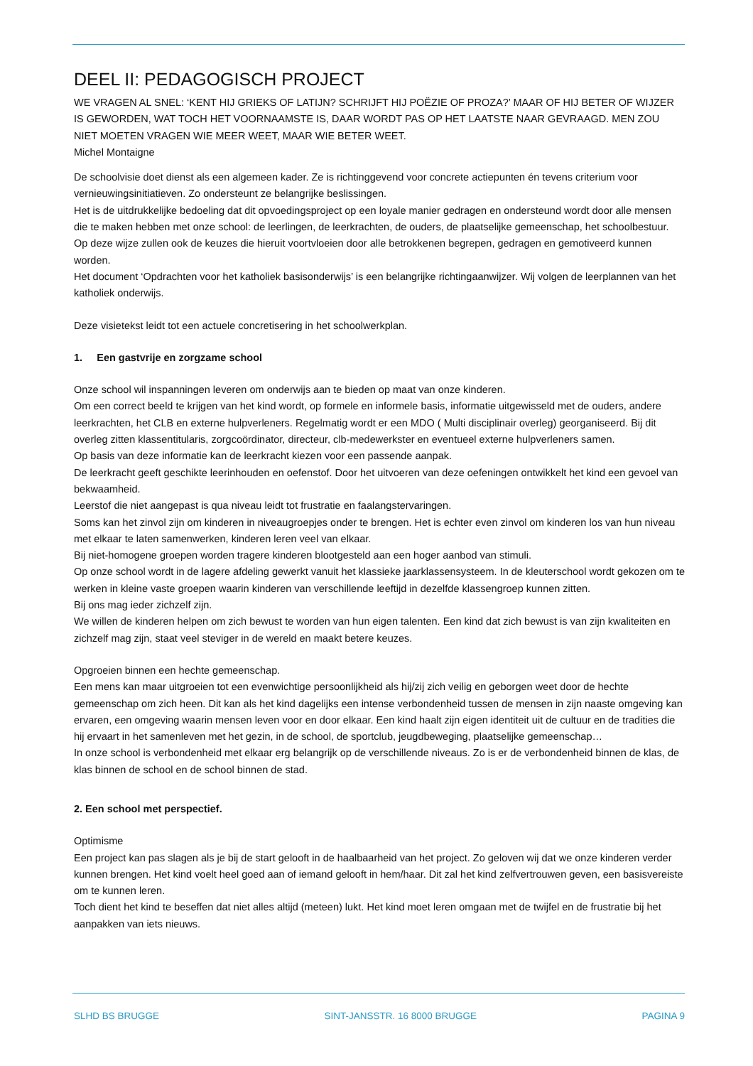DEEL II: PEDAGOGISCH PROJECT
WE VRAGEN AL SNEL: ‘KENT HIJ GRIEKS OF LATIJN? SCHRIJFT HIJ POËZIE OF PROZA?’ MAAR OF HIJ BETER OF WIJZER IS GEWORDEN, WAT TOCH HET VOORNAAMSTE IS, DAAR WORDT PAS OP HET LAATSTE NAAR GEVRAAGD. MEN ZOU NIET MOETEN VRAGEN WIE MEER WEET, MAAR WIE BETER WEET.
Michel Montaigne
De schoolvisie doet dienst als een algemeen kader. Ze is richtinggevend voor concrete actiepunten én tevens criterium voor vernieuwingsinitiatieven. Zo ondersteunt ze belangrijke beslissingen.
Het is de uitdrukkelijke bedoeling dat dit opvoedingsproject op een loyale manier gedragen en ondersteund wordt door alle mensen die te maken hebben met onze school: de leerlingen, de leerkrachten, de ouders, de plaatselijke gemeenschap, het schoolbestuur. Op deze wijze zullen ook de keuzes die hieruit voortvloeien door alle betrokkenen begrepen, gedragen en gemotiveerd kunnen worden.
Het document ‘Opdrachten voor het katholiek basisonderwijs’ is een belangrijke richtingaanwijzer. Wij volgen de leerplannen van het katholiek onderwijs.
Deze visietekst leidt tot een actuele concretisering in het schoolwerkplan.
1. Een gastvrije en zorgzame school
Onze school wil inspanningen leveren om onderwijs aan te bieden op maat van onze kinderen.
Om een correct beeld te krijgen van het kind wordt, op formele en informele basis, informatie uitgewisseld met de ouders, andere leerkrachten, het CLB en externe hulpverleners. Regelmatig wordt er een MDO ( Multi disciplinair overleg) georganiseerd. Bij dit overleg zitten klassentitularis, zorgcoördinator, directeur, clb-medewerkster en eventueel externe hulpverleners samen.
Op basis van deze informatie kan de leerkracht kiezen voor een passende aanpak.
De leerkracht geeft geschikte leerinhouden en oefenstof. Door het uitvoeren van deze oefeningen ontwikkelt het kind een gevoel van bekwaamheid.
Leerstof die niet aangepast is qua niveau leidt tot frustratie en faalangstervaringen.
Soms kan het zinvol zijn om kinderen in niveaugroepjes onder te brengen. Het is echter even zinvol om kinderen los van hun niveau met elkaar te laten samenwerken, kinderen leren veel van elkaar.
Bij niet-homogene groepen worden tragere kinderen blootgesteld aan een hoger aanbod van stimuli.
Op onze school wordt in de lagere afdeling gewerkt vanuit het klassieke jaarklassensysteem. In de kleuterschool wordt gekozen om te werken in kleine vaste groepen waarin kinderen van verschillende leeftijd in dezelfde klassengroep kunnen zitten.
Bij ons mag ieder zichzelf zijn.
We willen de kinderen helpen om zich bewust te worden van hun eigen talenten. Een kind dat zich bewust is van zijn kwaliteiten en zichzelf mag zijn, staat veel steviger in de wereld en maakt betere keuzes.
Opgroeien binnen een hechte gemeenschap.
Een mens kan maar uitgroeien tot een evenwichtige persoonlijkheid als hij/zij zich veilig en geborgen weet door de hechte gemeenschap om zich heen. Dit kan als het kind dagelijks een intense verbondenheid tussen de mensen in zijn naaste omgeving kan ervaren, een omgeving waarin mensen leven voor en door elkaar. Een kind haalt zijn eigen identiteit uit de cultuur en de tradities die hij ervaart in het samenleven met het gezin, in de school, de sportclub, jeugdbeweging, plaatselijke gemeenschap…
In onze school is verbondenheid met elkaar erg belangrijk op de verschillende niveaus. Zo is er de verbondenheid binnen de klas, de klas binnen de school en de school binnen de stad.
2. Een school met perspectief.
Optimisme
Een project kan pas slagen als je bij de start gelooft in de haalbaarheid van het project. Zo geloven wij dat we onze kinderen verder kunnen brengen. Het kind voelt heel goed aan of iemand gelooft in hem/haar. Dit zal het kind zelfvertrouwen geven, een basisvereiste om te kunnen leren.
Toch dient het kind te beseffen dat niet alles altijd (meteen) lukt. Het kind moet leren omgaan met de twijfel en de frustratie bij het aanpakken van iets nieuws.
SLHD BS BRUGGE SINT-JANSSTR. 16 8000 BRUGGE PAGINA 9